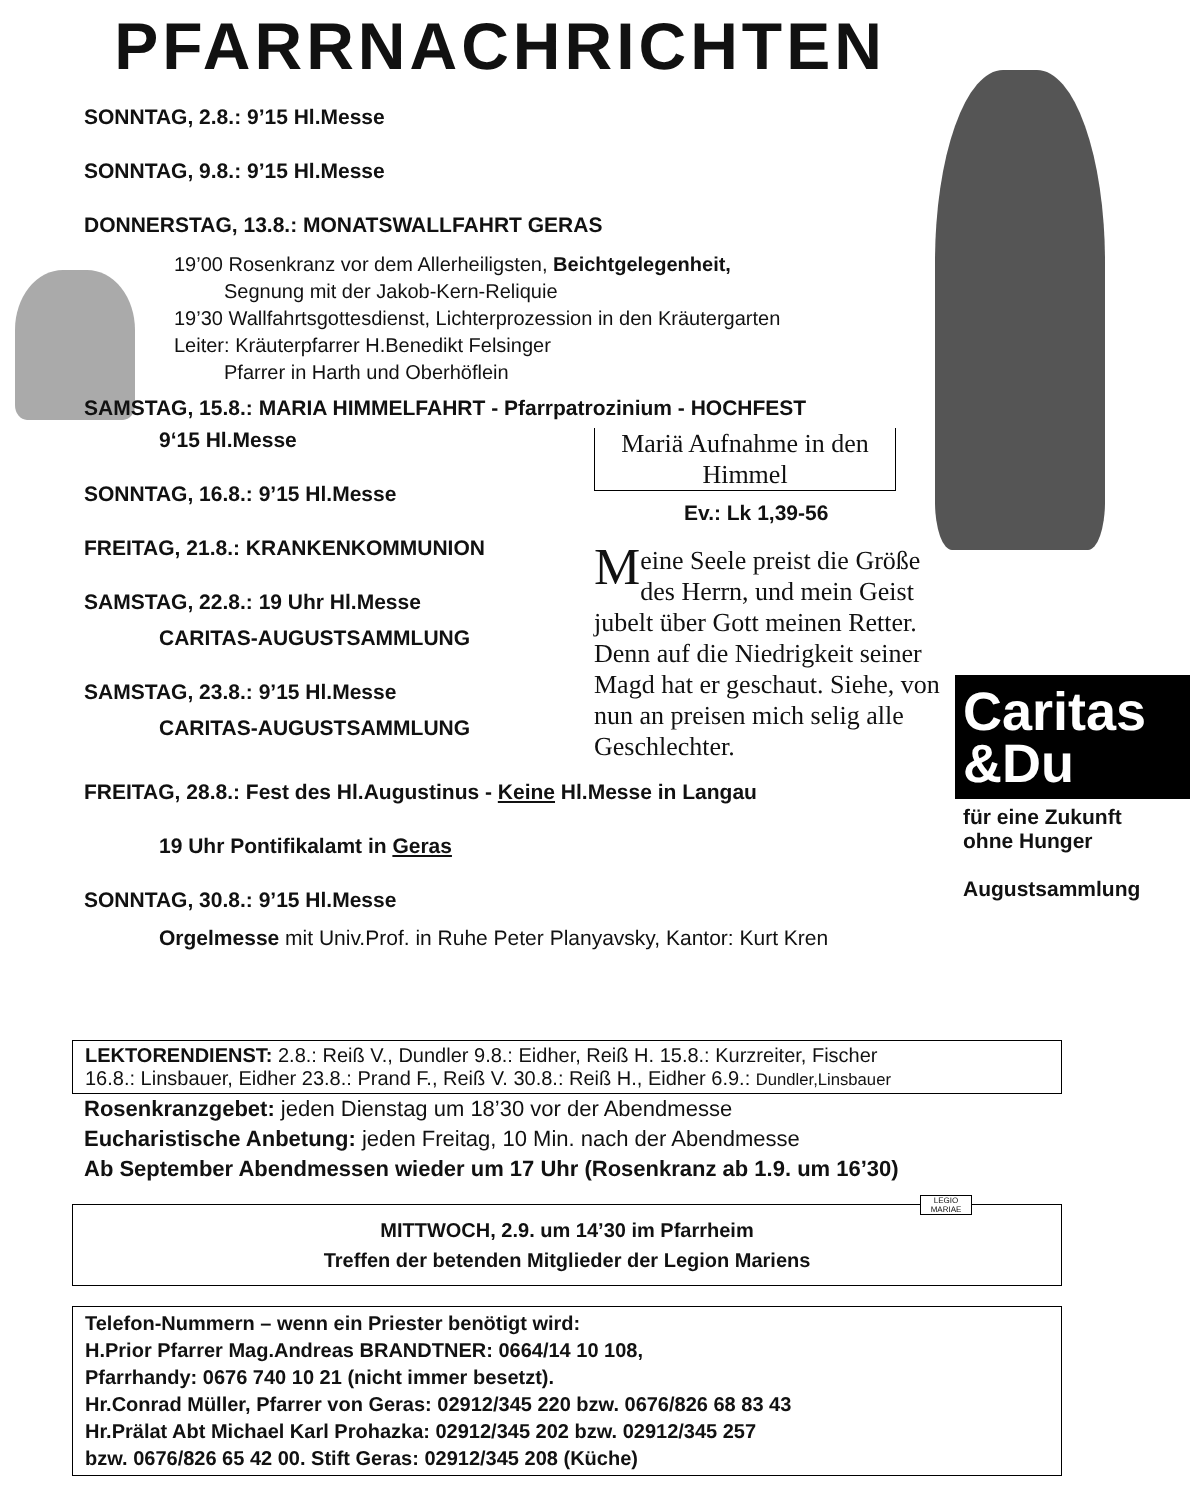PFARRNACHRICHTEN
SONNTAG, 2.8.: 9’15 Hl.Messe
SONNTAG, 9.8.: 9’15 Hl.Messe
DONNERSTAG, 13.8.: MONATSWALLFAHRT GERAS
19’00 Rosenkranz vor dem Allerheiligsten, Beichtgelegenheit,
Segnung mit der Jakob-Kern-Reliquie
19’30 Wallfahrtsgottesdienst, Lichterprozession in den Kräutergarten
Leiter: Kräuterpfarrer H.Benedikt Felsinger
Pfarrer in Harth und Oberhöflein
SAMSTAG, 15.8.: MARIA HIMMELFAHRT - Pfarrpatrozinium - HOCHFEST
9‘15 Hl.Messe
SONNTAG, 16.8.: 9’15 Hl.Messe
FREITAG, 21.8.: KRANKENKOMMUNION
SAMSTAG, 22.8.: 19 Uhr Hl.Messe
CARITAS-AUGUSTSAMMLUNG
SAMSTAG, 23.8.: 9’15 Hl.Messe
CARITAS-AUGUSTSAMMLUNG
Mariä Aufnahme in den Himmel
Ev.: Lk 1,39-56
Meine Seele preist die Größe des Herrn, und mein Geist jubelt über Gott meinen Retter. Denn auf die Niedrigkeit seiner Magd hat er geschaut. Siehe, von nun an preisen mich selig alle Geschlechter.
FREITAG, 28.8.: Fest des Hl.Augustinus - Keine Hl.Messe in Langau
19 Uhr Pontifikalamt in Geras
SONNTAG, 30.8.: 9’15 Hl.Messe
Orgelmesse mit Univ.Prof. in Ruhe Peter Planyavsky, Kantor: Kurt Kren
Caritas
&Du
für eine Zukunft
ohne Hunger
Augustsammlung
LEKTORENDIENST: 2.8.: Reiß V., Dundler 9.8.: Eidher, Reiß H. 15.8.: Kurzreiter, Fischer
16.8.: Linsbauer, Eidher 23.8.: Prand F., Reiß V. 30.8.: Reiß H., Eidher 6.9.: Dundler,Linsbauer
Rosenkranzgebet: jeden Dienstag um 18’30 vor der Abendmesse
Eucharistische Anbetung: jeden Freitag, 10 Min. nach der Abendmesse
Ab September Abendmessen wieder um 17 Uhr (Rosenkranz ab 1.9. um 16’30)
MITTWOCH, 2.9. um 14’30 im Pfarrheim
Treffen der betenden Mitglieder der Legion Mariens
Telefon-Nummern – wenn ein Priester benötigt wird:
H.Prior Pfarrer Mag.Andreas BRANDTNER: 0664/14 10 108,
Pfarrhandy: 0676 740 10 21 (nicht immer besetzt).
Hr.Conrad Müller, Pfarrer von Geras: 02912/345 220 bzw. 0676/826 68 83 43
Hr.Prälat Abt Michael Karl Prohazka: 02912/345 202 bzw. 02912/345 257
bzw. 0676/826 65 42 00. Stift Geras: 02912/345 208 (Küche)
LEGIO MARIAE